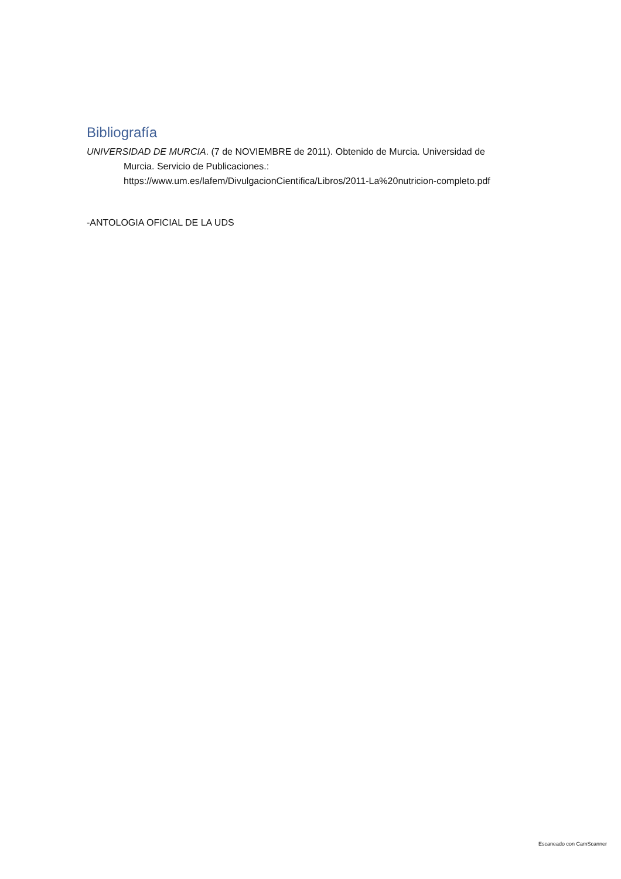Bibliografía
UNIVERSIDAD DE MURCIA. (7 de NOVIEMBRE de 2011). Obtenido de Murcia. Universidad de Murcia. Servicio de Publicaciones.: https://www.um.es/lafem/DivulgacionCientifica/Libros/2011-La%20nutricion-completo.pdf
-ANTOLOGIA OFICIAL DE LA UDS
Escaneado con CamScanner